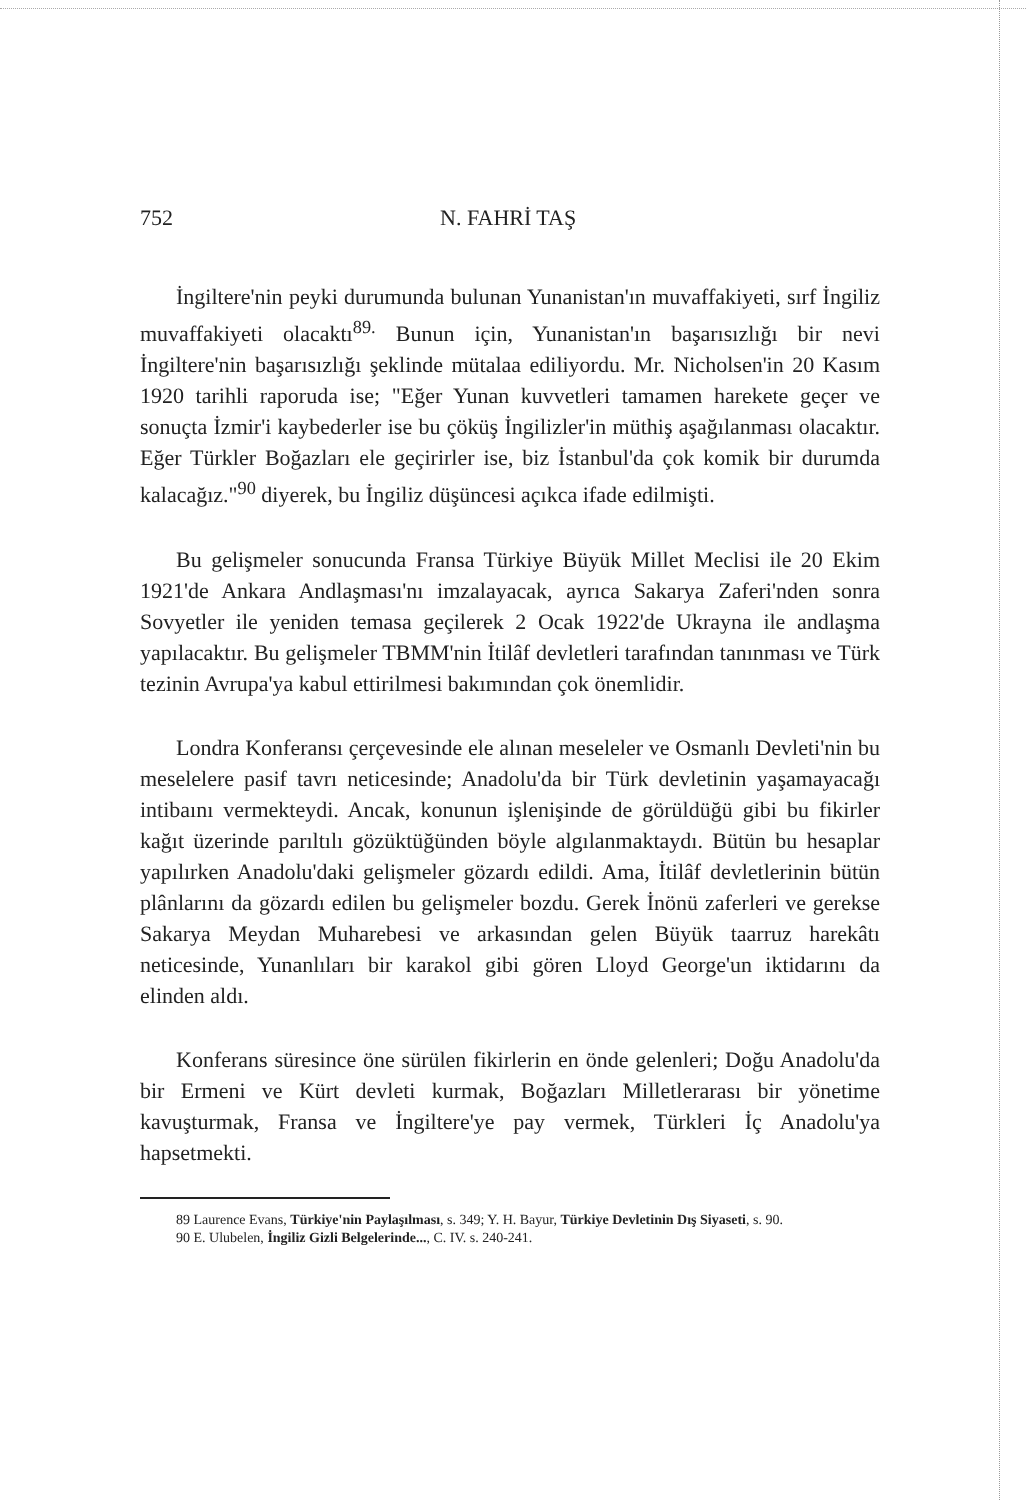752 N. FAHRİ TAŞ
İngiltere'nin peyki durumunda bulunan Yunanistan'ın muvaffakiyeti, sırf İngiliz muvaffakiyeti olacaktı<sup>89.</sup> Bunun için, Yunanistan'ın başarısızlığı bir nevi İngiltere'nin başarısızlığı şeklinde mütalaa ediliyordu. Mr. Nicholsen'in 20 Kasım 1920 tarihli raporuda ise; "Eğer Yunan kuvvetleri tamamen harekete geçer ve sonuçta İzmir'i kaybederler ise bu çöküş İngilizler'in müthiş aşağılanması olacaktır. Eğer Türkler Boğazları ele geçirirler ise, biz İstanbul'da çok komik bir durumda kalacağız."<sup>90</sup> diyerek, bu İngiliz düşüncesi açıkca ifade edilmişti.
Bu gelişmeler sonucunda Fransa Türkiye Büyük Millet Meclisi ile 20 Ekim 1921'de Ankara Andlaşması'nı imzalayacak, ayrıca Sakarya Zaferi'nden sonra Sovyetler ile yeniden temasa geçilerek 2 Ocak 1922'de Ukrayna ile andlaşma yapılacaktır. Bu gelişmeler TBMM'nin İtilâf devletleri tarafından tanınması ve Türk tezinin Avrupa'ya kabul ettirilmesi bakımından çok önemlidir.
Londra Konferansı çerçevesinde ele alınan meseleler ve Osmanlı Devleti'nin bu meselelere pasif tavrı neticesinde; Anadolu'da bir Türk devletinin yaşamayacağı intibaını vermekteydi. Ancak, konunun işlenişinde de görüldüğü gibi bu fikirler kağıt üzerinde parıltılı gözüktüğünden böyle algılanmaktaydı. Bütün bu hesaplar yapılırken Anadolu'daki gelişmeler gözardı edildi. Ama, İtilâf devletlerinin bütün plânlarını da gözardı edilen bu gelişmeler bozdu. Gerek İnönü zaferleri ve gerekse Sakarya Meydan Muharebesi ve arkasından gelen Büyük taarruz harekâtı neticesinde, Yunanlıları bir karakol gibi gören Lloyd George'un iktidarını da elinden aldı.
Konferans süresince öne sürülen fikirlerin en önde gelenleri; Doğu Anadolu'da bir Ermeni ve Kürt devleti kurmak, Boğazları Milletlerarası bir yönetime kavuşturmak, Fransa ve İngiltere'ye pay vermek, Türkleri İç Anadolu'ya hapsetmekti.
89 Laurence Evans, Türkiye'nin Paylaşılması, s. 349; Y. H. Bayur, Türkiye Devletinin Dış Siyaseti, s. 90.
90 E. Ulubelen, İngiliz Gizli Belgelerinde..., C. IV. s. 240-241.